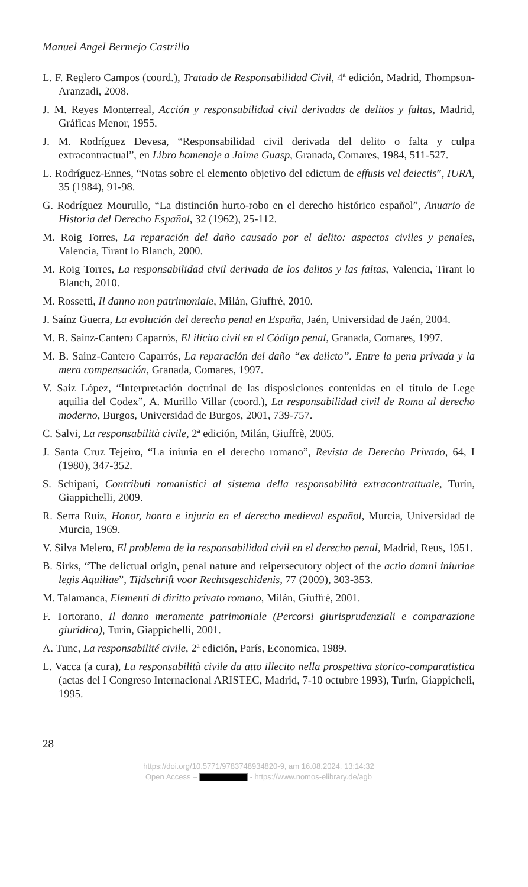Manuel Angel Bermejo Castrillo
L. F. Reglero Campos (coord.), Tratado de Responsabilidad Civil, 4ª edición, Madrid, Thompson-Aranzadi, 2008.
J. M. Reyes Monterreal, Acción y responsabilidad civil derivadas de delitos y faltas, Madrid, Gráficas Menor, 1955.
J. M. Rodríguez Devesa, “Responsabilidad civil derivada del delito o falta y culpa extracontractual”, en Libro homenaje a Jaime Guasp, Granada, Comares, 1984, 511-527.
L. Rodríguez-Ennes, “Notas sobre el elemento objetivo del edictum de effusis vel deiectis”, IURA, 35 (1984), 91-98.
G. Rodríguez Mourullo, “La distinción hurto-robo en el derecho histórico español”, Anuario de Historia del Derecho Español, 32 (1962), 25-112.
M. Roig Torres, La reparación del daño causado por el delito: aspectos civiles y penales, Valencia, Tirant lo Blanch, 2000.
M. Roig Torres, La responsabilidad civil derivada de los delitos y las faltas, Valencia, Tirant lo Blanch, 2010.
M. Rossetti, Il danno non patrimoniale, Milán, Giuffrè, 2010.
J. Saínz Guerra, La evolución del derecho penal en España, Jaén, Universidad de Jaén, 2004.
M. B. Sainz-Cantero Caparrós, El ilícito civil en el Código penal, Granada, Comares, 1997.
M. B. Sainz-Cantero Caparrós, La reparación del daño “ex delicto”. Entre la pena privada y la mera compensación, Granada, Comares, 1997.
V. Saiz López, “Interpretación doctrinal de las disposiciones contenidas en el título de Lege aquilia del Codex”, A. Murillo Villar (coord.), La responsabilidad civil de Roma al derecho moderno, Burgos, Universidad de Burgos, 2001, 739-757.
C. Salvi, La responsabilità civile, 2ª edición, Milán, Giuffrè, 2005.
J. Santa Cruz Tejeiro, “La iniuria en el derecho romano”, Revista de Derecho Privado, 64, I (1980), 347-352.
S. Schipani, Contributi romanistici al sistema della responsabilità extracontrattuale, Turín, Giappichelli, 2009.
R. Serra Ruiz, Honor, honra e injuria en el derecho medieval español, Murcia, Universidad de Murcia, 1969.
V. Silva Melero, El problema de la responsabilidad civil en el derecho penal, Madrid, Reus, 1951.
B. Sirks, “The delictual origin, penal nature and reipersecutory object of the actio damni iniuriae legis Aquiliae”, Tijdschrift voor Rechtsgeschidenis, 77 (2009), 303-353.
M. Talamanca, Elementi di diritto privato romano, Milán, Giuffrè, 2001.
F. Tortorano, Il danno meramente patrimoniale (Percorsi giurisprudenziali e comparazione giuridica), Turín, Giappichelli, 2001.
A. Tunc, La responsabilité civile, 2ª edición, París, Economica, 1989.
L. Vacca (a cura), La responsabilità civile da atto illecito nella prospettiva storico-comparatistica (actas del I Congreso Internacional ARISTEC, Madrid, 7-10 octubre 1993), Turín, Giappicheli, 1995.
28
https://doi.org/10.5771/9783748934820-9, am 16.08.2024, 13:14:32
Open Access – - https://www.nomos-elibrary.de/agb